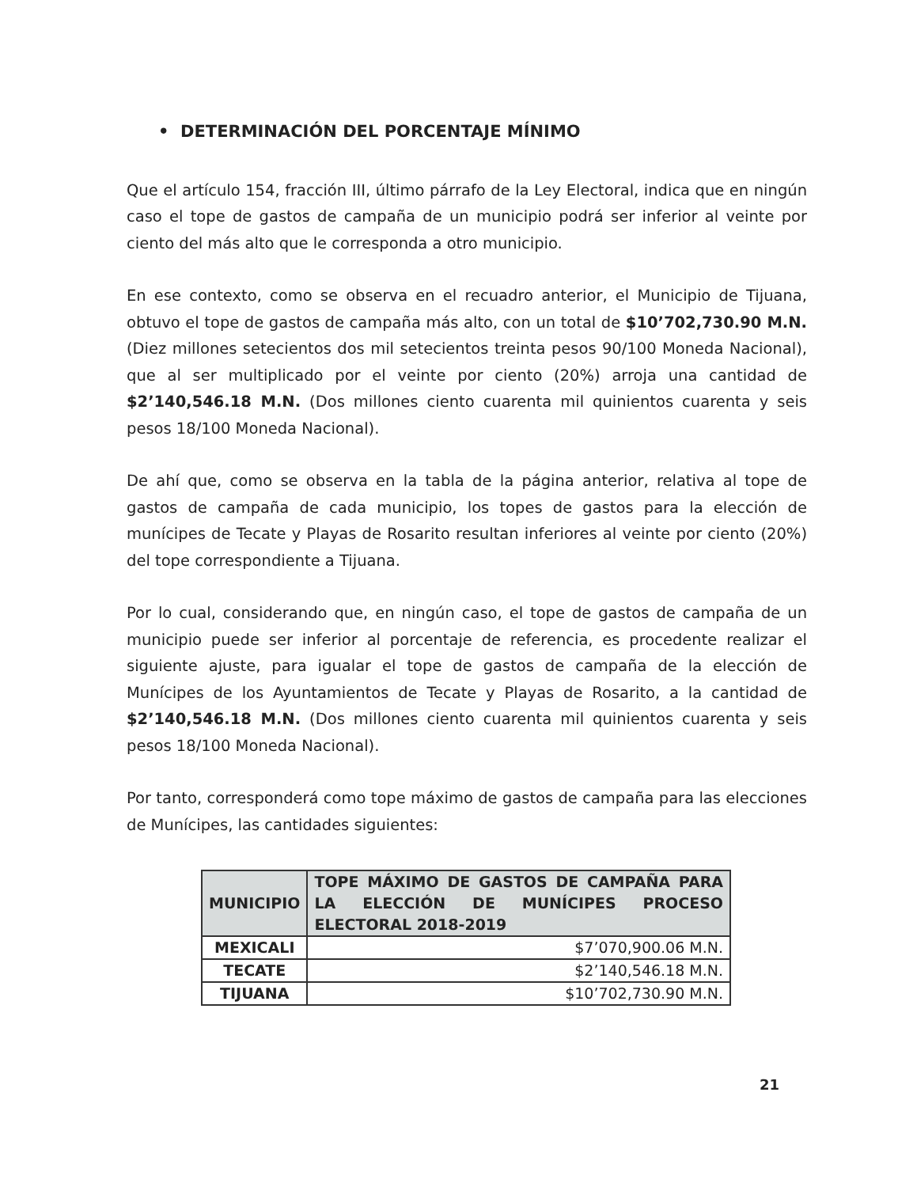• DETERMINACIÓN DEL PORCENTAJE MÍNIMO
Que el artículo 154, fracción III, último párrafo de la Ley Electoral, indica que en ningún caso el tope de gastos de campaña de un municipio podrá ser inferior al veinte por ciento del más alto que le corresponda a otro municipio.
En ese contexto, como se observa en el recuadro anterior, el Municipio de Tijuana, obtuvo el tope de gastos de campaña más alto, con un total de $10’702,730.90 M.N. (Diez millones setecientos dos mil setecientos treinta pesos 90/100 Moneda Nacional), que al ser multiplicado por el veinte por ciento (20%) arroja una cantidad de $2’140,546.18 M.N. (Dos millones ciento cuarenta mil quinientos cuarenta y seis pesos 18/100 Moneda Nacional).
De ahí que, como se observa en la tabla de la página anterior, relativa al tope de gastos de campaña de cada municipio, los topes de gastos para la elección de munícipes de Tecate y Playas de Rosarito resultan inferiores al veinte por ciento (20%) del tope correspondiente a Tijuana.
Por lo cual, considerando que, en ningún caso, el tope de gastos de campaña de un municipio puede ser inferior al porcentaje de referencia, es procedente realizar el siguiente ajuste, para igualar el tope de gastos de campaña de la elección de Munícipes de los Ayuntamientos de Tecate y Playas de Rosarito, a la cantidad de $2’140,546.18 M.N. (Dos millones ciento cuarenta mil quinientos cuarenta y seis pesos 18/100 Moneda Nacional).
Por tanto, corresponderá como tope máximo de gastos de campaña para las elecciones de Munícipes, las cantidades siguientes:
| MUNICIPIO | TOPE MÁXIMO DE GASTOS DE CAMPAÑA PARA LA ELECCIÓN DE MUNÍCIPES PROCESO ELECTORAL 2018-2019 |
| --- | --- |
| MEXICALI | $7’070,900.06 M.N. |
| TECATE | $2’140,546.18 M.N. |
| TIJUANA | $10’702,730.90 M.N. |
21